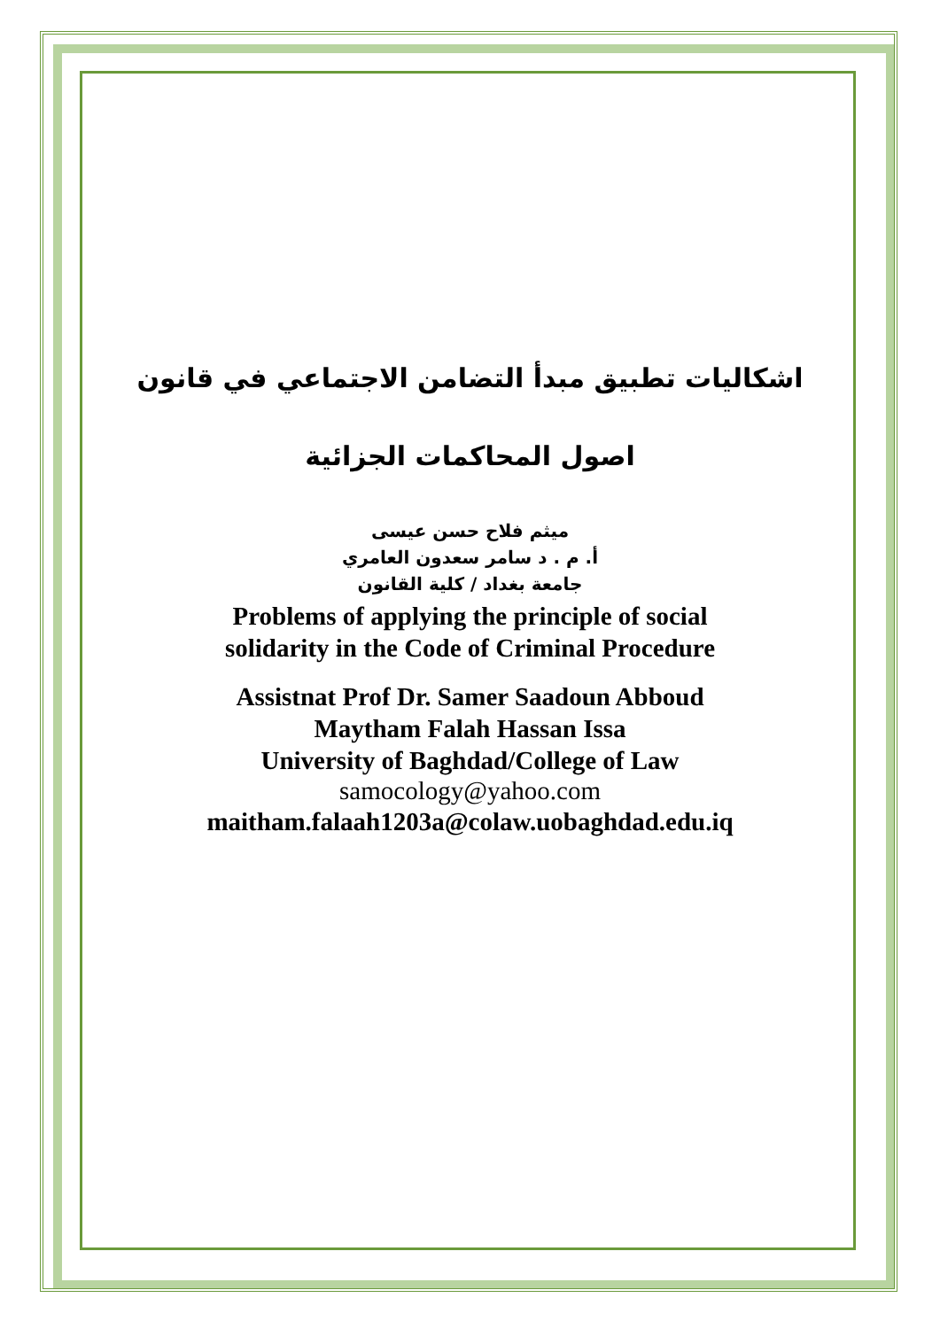اشكاليات تطبيق مبدأ التضامن الاجتماعي في قانون
اصول المحاكمات الجزائية
ميثم فلاح حسن عيسى
أ. م . د سامر سعدون العامري
جامعة بغداد / كلية القانون
Problems of applying the principle of social
solidarity in the Code of Criminal Procedure
Assistnat Prof Dr. Samer Saadoun Abboud
Maytham Falah Hassan Issa
University of Baghdad/College of Law
samocology@yahoo.com
maitham.falaah1203a@colaw.uobaghdad.edu.iq